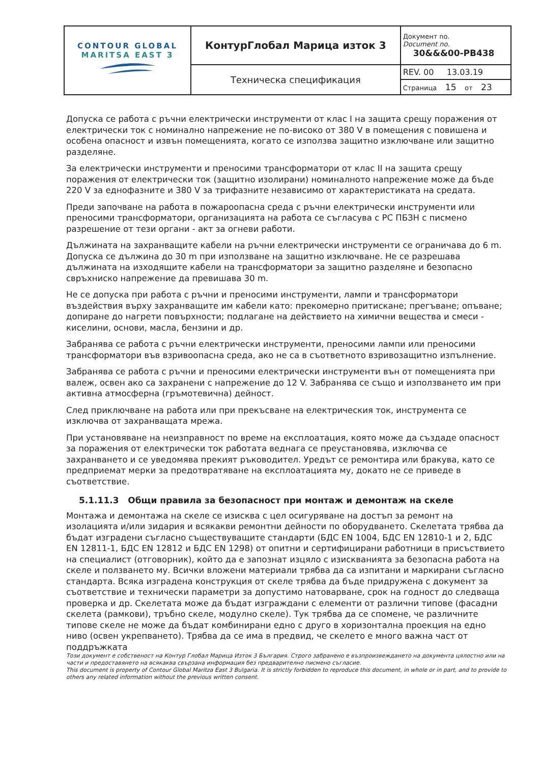| CONTOUR GLOBAL MARITSA EAST 3 | КонтурГлобал Марица изток 3 | Документ no. Document no. 30&&&00-PB438 |
| | Техническа спецификация | REV. 00 13.03.19 |
| | | Страница 15 от 23 |
Допуска се работа с ръчни електрически инструменти от клас I на защита срещу поражения от електрически ток с номинално напрежение не по-високо от 380 V в помещения с повишена и особена опасност и извън помещенията, когато се използва защитно изключване или защитно разделяне.
За електрически инструменти и преносими трансформатори от клас II на защита срещу поражения от електрически ток (защитно изолирани) номиналното напрежение може да бъде 220 V за еднофазните и 380 V за трифазните независимо от характеристиката на средата.
Преди започване на работа в пожароопасна среда с ръчни електрически инструменти или преносими трансформатори, организацията на работа се съгласува с РС ПБЗН с писмено разрешение от тези органи - акт за огневи работи.
Дължината на захранващите кабели на ръчни електрически инструменти се ограничава до 6 m. Допуска се дължина до 30 m при използване на защитно изключване. Не се разрешава дължината на изходящите кабели на трансформатори за защитно разделяне и безопасно свръхниско напрежение да превишава 30 m.
Не се допуска при работа с ръчни и преносими инструменти, лампи и трансформатори въздействия върху захранващите им кабели като: прекомерно притискане; прегъване; опъване; допиране до нагрети повърхности; подлагане на действието на химични вещества и смеси - киселини, основи, масла, бензини и др.
Забранява се работа с ръчни електрически инструменти, преносими лампи или преносими трансформатори във взривоопасна среда, ако не са в съответното взривозащитно изпълнение.
Забранява се работа с ръчни и преносими електрически инструменти вън от помещенията при валеж, освен ако са захранени с напрежение до 12 V. Забранява се също и използването им при активна атмосферна (гръмотевична) дейност.
След приключване на работа или при прекъсване на електрическия ток, инструмента се изключва от захранващата мрежа.
При установяване на неизправност по време на експлоатация, която може да създаде опасност за поражения от електрически ток работата веднага се преустановява, изключва се захранването и се уведомява прекият ръководител. Уредът се ремонтира или бракува, като се предприемат мерки за предотвратяване на експлоатацията му, докато не се приведе в съответствие.
5.1.11.3 Общи правила за безопасност при монтаж и демонтаж на скеле
Монтажа и демонтажа на скеле се изисква с цел осигуряване на достъп за ремонт на изолацията и/или зидария и всякакви ремонтни дейности по оборудването. Скелетата трябва да бъдат изградени съгласно съществуващите стандарти (БДС EN 1004, БДС EN 12810-1 и 2, БДС EN 12811-1, БДС EN 12812 и БДС EN 1298) от опитни и сертифицирани работници в присъствието на специалист (отговорник), който да е запознат изцяло с изискванията за безопасна работа на скеле и ползването му. Всички вложени материали трябва да са изпитани и маркирани съгласно стандарта. Всяка изградена конструкция от скеле трябва да бъде придружена с документ за съответствие и технически параметри за допустимо натоварване, срок на годност до следваща проверка и др. Скелетата може да бъдат изграждани с елементи от различни типове (фасадни скелета (рамкови), тръбно скеле, модулно скеле). Тук трябва да се спомене, че различните типове скеле не може да бъдат комбинирани едно с друго в хоризонтална проекция на едно ниво (освен укрепването). Трябва да се има в предвид, че скелето е много важна част от поддръжката
Този документ е собственост на Контур Глобал Марица Изток 3 България. Строго забранено е възпроизвеждането на документа цялостно или на части и предоставянето на всякаква свързана информация без предварително писмено съгласие.
This document is property of Contour Global Maritza East 3 Bulgaria. It is strictly forbidden to reproduce this document, in whole or in part, and to provide to others any related information without the previous written consent.